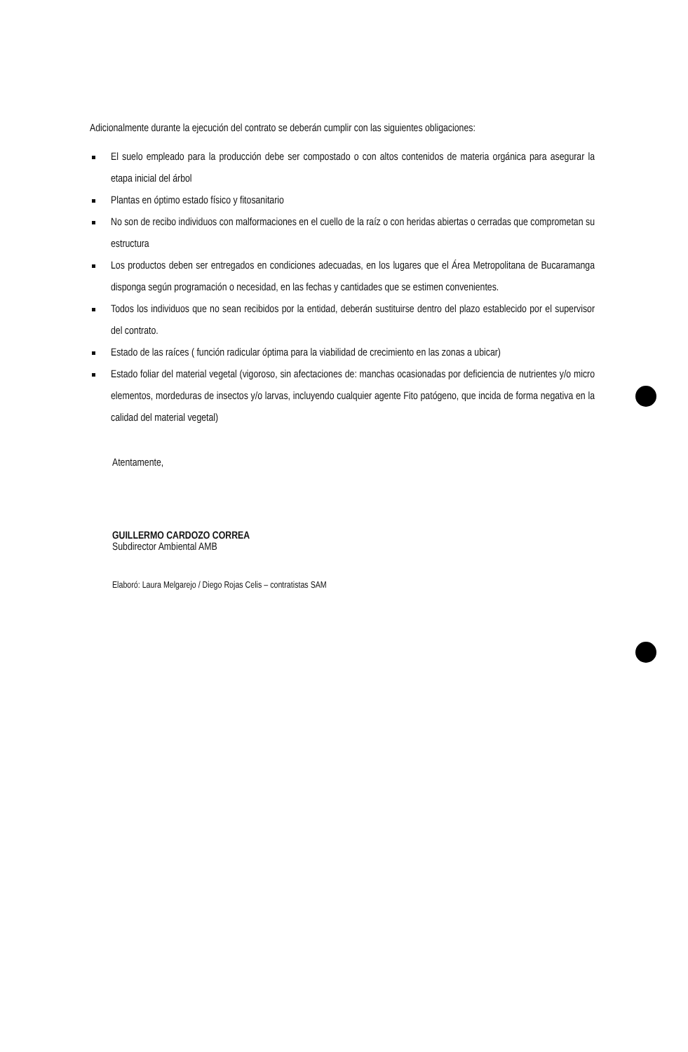Adicionalmente durante la ejecución del contrato se deberán cumplir con las siguientes obligaciones:
El suelo empleado para la producción debe ser compostado o con altos contenidos de materia orgánica para asegurar la etapa inicial del árbol
Plantas en óptimo estado físico y fitosanitario
No son de recibo individuos con malformaciones en el cuello de la raíz o con heridas abiertas o cerradas que comprometan su estructura
Los productos deben ser entregados en condiciones adecuadas, en los lugares que el Área Metropolitana de Bucaramanga disponga según programación o necesidad, en las fechas y cantidades que se estimen convenientes.
Todos los individuos que no sean recibidos por la entidad, deberán sustituirse dentro del plazo establecido por el supervisor del contrato.
Estado de las raíces ( función radicular óptima para la viabilidad de crecimiento en las zonas a ubicar)
Estado foliar del material vegetal (vigoroso, sin afectaciones de: manchas ocasionadas por deficiencia de nutrientes y/o micro elementos, mordeduras de insectos y/o larvas, incluyendo cualquier agente Fito patógeno, que incida de forma negativa en la calidad del material vegetal)
Atentamente,
GUILLERMO CARDOZO CORREA
Subdirector Ambiental AMB
Elaboró: Laura Melgarejo / Diego Rojas Celis – contratistas SAM